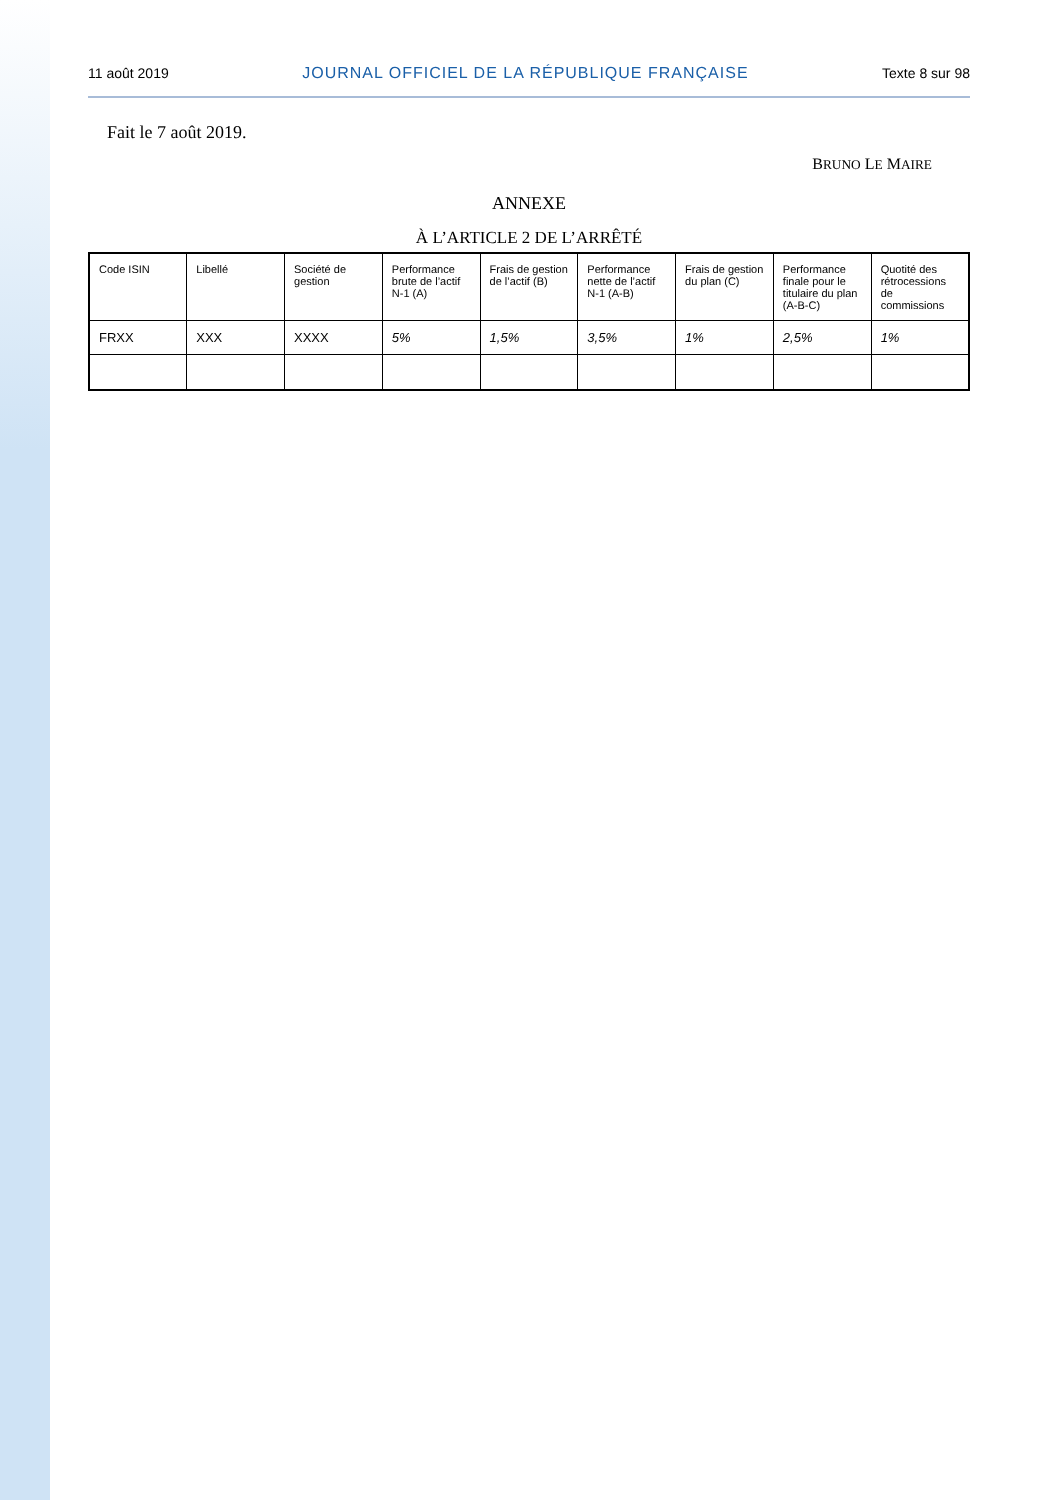11 août 2019 JOURNAL OFFICIEL DE LA RÉPUBLIQUE FRANÇAISE Texte 8 sur 98
Fait le 7 août 2019.
BRUNO LE MAIRE
ANNEXE
À L’ARTICLE 2 DE L’ARRÊTÉ
| Code ISIN | Libellé | Société de gestion | Performance brute de l’actif N-1 (A) | Frais de gestion de l’actif (B) | Performance nette de l’actif N-1 (A-B) | Frais de gestion du plan (C) | Performance finale pour le titulaire du plan (A-B-C) | Quotité des rétrocessions de commissions |
| --- | --- | --- | --- | --- | --- | --- | --- | --- |
| FRXX | XXX | XXXX | 5% | 1,5% | 3,5% | 1% | 2,5% | 1% |